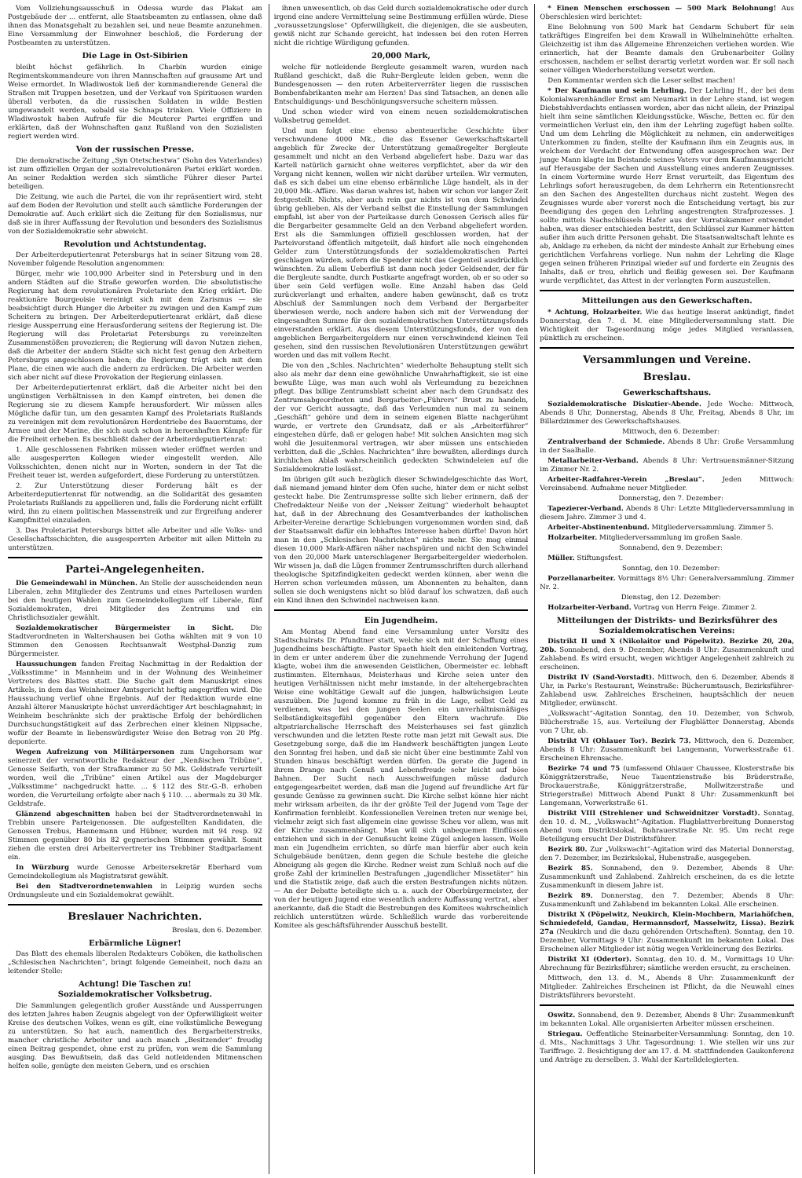Vom Vollziehungsausschuß in Odessa wurde das Plakat am Postgebäude der ... entfernt, alle Staatsbeamten zu entlassen, ohne daß ihnen das Monatsgehalt zu bezahlen sei, und neue Beamte anzunehmen. Eine Versammlung der Einwohner beschloß, die Forderung der Postbeamten zu unterstützen.
Die Lage in Ost-Sibirien
bleibt höchst gefährlich. In Charbin wurden einige Regimentskommandeure von ihren Mannschaften auf grausame Art und Weise ermordet. In Wladiwostok ließ der kommandierende General die Straßen mit Truppen besetzen, und der Verkauf von Spirituosen wurden überall verboten, da die russischen Soldaten in wilde Bestien umgewandelt werden, sobald sie Schnaps trinken. Viele Offiziere in Wladiwostok haben Aufrufe für die Meuterer Partei ergriffen und erklärten, daß der Wohnschaften ganz Rußland von den Sozialisten regiert werden wird.
Von der russischen Presse.
Die demokratische Zeitung „Syn Otetschestwa“ (Sohn des Vaterlandes) ist zum offiziellen Organ der sozialrevolutionären Partei erklärt worden. An seiner Redaktion werden sich sämtliche Führer dieser Partei beteiligen.
Die Zeitung, wie auch die Partei, die von ihr repräsentiert wird, steht auf dem Boden der Revolution und stellt auch sämtliche Forderungen der Demokratie auf. Auch erklärt sich die Zeitung für den Sozialismus, nur daß sie in ihrer Auffassung der Revolution und besonders des Sozialismus von der Sozialdemokratie sehr abweicht.
Revolution und Achtstundentag.
Der Arbeiterdeputiertenrat Petersburgs hat in seiner Sitzung vom 28. November folgende Resolution angenommen:
Bürger, mehr wie 100,000 Arbeiter sind in Petersburg und in den andern Städten auf die Straße geworfen worden. Die absolutistische Regierung hat dem revolutionären Proletariate den Krieg erklärt. Die reaktionäre Bourgeoisie vereinigt sich mit dem Zarismus — sie beabsichtigt durch Hunger die Arbeiter zu zwingen und den Kampf zum Scheitern zu bringen. Der Arbeiterdeputiertenrat erklärt, daß diese riesige Aussperrung eine Herausforderung seitens der Regierung ist. Die Regierung will das Proletariat Petersburgs zu vereinzelten Zusammenstößen provozieren; die Regierung will davon Nutzen ziehen, daß die Arbeiter der andern Städte sich nicht fest genug den Arbeitern Petersburgs angeschlossen haben; die Regierung trägt sich mit dem Plane, die einen wie auch die andern zu erdrücken. Die Arbeiter werden sich aber nicht auf diese Provokation der Regierung einlassen.
Der Arbeiterdeputiertenrat erklärt, daß die Arbeiter nicht bei den ungünstigen Verhältnissen in den Kampf eintreten, bei denen die Regierung sie zu diesem Kampfe herausfordert. Wir müssen alles Mögliche dafür tun, um den gesamten Kampf des Proletariats Rußlands zu vereinigen mit dem revolutionären Herdentriebe des Bauerntums, der Armee und der Marine, die sich auch schon in heroenhaften Kämpfe für die Freiheit erheben. Es beschließt daher der Arbeiterdeputiertenrat:
1. Alle geschlossenen Fabriken müssen wieder eröffnet werden und alle ausgesperrten Kollegen wieder eingestellt werden. Alle Volksschichten, denen nicht nur in Worten, sondern in der Tat die Freiheit teuer ist, werden aufgefordert, diese Forderung zu unterstützen.
2. Zur Unterstützung dieser Forderung hält es der Arbeiterdeputiertenrat für notwendig, an die Solidarität des gesamten Proletariats Rußlands zu appellieren und, falls die Forderung nicht erfüllt wird, ihn zu einem politischen Massenstreik und zur Ergreifung anderer Kampfmittel einzuladen.
3. Das Proletariat Petersburgs bittet alle Arbeiter und alle Volks- und Gesellschaftsschichten, die ausgesperrten Arbeiter mit allen Mitteln zu unterstützen.
Partei-Angelegenheiten.
Die Gemeindewahl in München. An Stelle der ausscheidenden neun Liberalen, zehn Mitglieder des Zentrums und eines Parteilosen wurden bei den heutigen Wahlen zum Gemeindekollegium elf Liberale, fünf Sozialdemokraten, drei Mitglieder des Zentrums und ein Christlichsozialer gewählt.
Sozialdemokratischer Bürgermeister in Sicht. Die Stadtverordneten in Waltershausen bei Gotha wählten mit 9 von 10 Stimmen den Genossen Rechtsanwalt Westphal-Danzig zum Bürgermeister.
Haussuchungen fanden Freitag Nachmittag in der Redaktion der „Volksstimme“ in Mannheim und in der Wohnung des Weinheimer Vertreters des Blattes statt. Die Suche galt dem Manuskript eines Artikels, in dem das Weinheimer Amtsgericht heftig angegriffen wird. Die Haussuchung verlief ohne Ergebnis. Auf der Redaktion wurde eine Anzahl älterer Manuskripte höchst unverdächtiger Art beschlagnahmt; in Weinheim beschränkte sich der praktische Erfolg der behördlichen Durchsuchungstätigkeit auf das Zerbrechen einer kleinen Nippsache, wofür der Beamte in liebenswürdigster Weise den Betrag von 20 Pfg. deponierte.
Wegen Aufreizung von Militärpersonen zum Ungehorsam war seinerzeit der verantwortliche Redakteur der „Nenßischen Tribüne“, Genosse Seifarth, von der Strafkammer zu 50 Mk. Geldstrafe verurteilt worden, weil die „Tribüne“ einen Artikel aus der Magdeburger „Volksstimme“ nachgedruckt hatte. ... § 112 des Str.-G.-B. erhoben worden, die Verurteilung erfolgte aber nach § 110. ... abermals zu 30 Mk. Geldstrafe.
Glänzend abgeschnitten haben bei der Stadtverordnetenwahl in Trebbin unsere Parteigenossen. Die aufgestellten Kandidaten, die Genossen Trebus, Hannemann und Hübner, wurden mit 94 resp. 92 Stimmen gegenüber 80 bis 82 gegnerischen Stimmen gewählt. Somit ziehen die ersten drei Arbeitervertreter ins Trebbiner Stadtparlament ein.
In Würzburg wurde Genosse Arbeitersekretär Eberhard vom Gemeindekollegium als Magistratsrat gewählt.
Bei den Stadtverordnetenwahlen in Leipzig wurden sechs Ordnungsleute und ein Sozialdemokrat gewählt.
Breslauer Nachrichten.
Breslau, den 6. Dezember.
Erbärmliche Lügner!
Das Blatt des ehemals liberalen Redakteurs Coböken, die katholischen „Schlesischen Nachrichten“, bringt folgende Gemeinheit, noch dazu an leitender Stelle:
Achtung! Die Taschen zu!
Sozialdemokratischer Volksbetrug.
Die Sammlungen gelegentlich großer Ausstände und Aussperrungen des letzten Jahres haben Zeugnis abgelegt von der Opferwilligkeit weiter Kreise des deutschen Volkes, wenn es gilt, eine volkstümliche Bewegung zu unterstützen. So hat auch, namentlich des Bergarbeiterstreiks, mancher christliche Arbeiter und auch manch „Besitzender“ freudig einen Beitrag gespendet, ohne erst zu prüfen, von wem die Sammlung ausging. Das Bewußtsein, daß das Geld notleidenden Mitmenschen helfen solle, genügte den meisten Gebern, und es erschien
ihnen unwesentlich, ob das Geld durch sozialdemokratische oder durch irgend eine andere Vermittelung seine Bestimmung erfüllen würde. Diese „voraussetzungslose“ Opferwilligkeit, die diejenigen, die sie ausbeuten, gewiß nicht zur Schande gereicht, hat indessen bei den roten Herren nicht die richtige Würdigung gefunden.
20,000 Mark,
welche für notleidende Bergleute gesammelt waren, wurden nach Rußland geschickt, daß die Ruhr-Bergleute leiden geben, wenn die Bundesgenossen — den roten Arbeiterverräter liegen die russischen Bombenfabrikanten mehr am Herzen! Das sind Tatsachen, an denen alle Entschuldigungs- und Beschönigungsversuche scheitern müssen.
Und schon wieder wird von einem neuen sozialdemokratischen Volksbetrug gemeldet.
Und nun folgt eine ebenso abenteuerliche Geschichte über verschwundene 4000 Mk., die das Essener Gewerkschaftskartell angeblich für Zwecke der Unterstützung gemaßregelter Bergleute gesammelt und nicht an den Verband abgeliefert habe. Dazu war das Kartell natürlich garnicht ohne weiteres verpflichtet, aber da wir den Vorgang nicht kennen, wollen wir nicht darüber urteilen. Wir vermuten, daß es sich dabei um eine ebenso erbärmliche Lüge handelt, als in der 20,000 Mk.-Affäre. Was daran wahres ist, haben wir schon vor langer Zeit festgestellt. Nichts, aber auch rein gar nichts ist von dem Schwindel übrig geblieben. Als der Verband selbst die Einstellung der Sammlungen empfahl, ist aber von der Parteikasse durch Genossen Gerisch alles für die Bergarbeiter gesammelte Geld an den Verband abgeliefert worden. Erst als die Sammlungen offiziell geschlossen worden, hat der Parteivorstand öffentlich mitgeteilt, daß hinfort alle noch eingehenden Gelder zum Unterstützungsfonds der sozialdemokratischen Partei geschlagen würden, sofern die Spender nicht das Gegenteil ausdrücklich wünschten. Zu allem Ueberfluß ist dann noch jeder Geldsender, der für die Bergleute sandte, durch Postkarte angefragt worden, ob er so oder so über sein Geld verfügen wolle. Eine Anzahl haben das Geld zurückverlangt und erhalten, andere haben gewünscht, daß es trotz Abschluß der Sammlungen noch dem Verband der Bergarbeiter überwiesen werde, noch andere haben sich mit der Verwendung der eingesandten Summe für den sozialdemokratischen Unterstützungsfonds einverstanden erklärt. Aus diesem Unterstützungsfonds, der von den angeblichen Bergarbeitergeldern nur einen verschwindend kleinen Teil gesehen, sind den russischen Revolutionären Unterstützungen gewährt worden und das mit vollem Recht.
Die von den „Schles. Nachrichten“ wiederholte Behauptung stellt sich also als mehr dar denn eine gewöhnliche Unwahrhaftigkeit, sie ist eine bewußte Lüge, was man auch wohl als Verleumdung zu bezeichnen pflegt. Das billige Zentrumsblatt scheint aber nach dem Grundsatz des Zentrumsabgeordneten und Bergarbeiter-„Führers“ Brust zu handeln, der vor Gericht aussagte, daß das Verleumden nun mal zu seinem „Geschäft“ gehöre und dem in seinem eigenen Blatte nachgerühmt wurde, er vertrete den Grundsatz, daß er als „Arbeiterführer“ eingestehen dürfe, daß er gelogen habe! Mit solchen Ansichten mag sich wohl die Jesuitenmoral vertragen, wir aber müssen uns entschieden verbitten, daß die „Schles. Nachrichten“ ihre bewußten, allerdings durch kirchlichen Ablaß wahrscheinlich gedeckten Schwindeleien auf die Sozialdemokratie loslässt.
Im übrigen gilt auch bezüglich dieser Schwindelgeschichte das Wort, daß niemand jemand hinter dem Ofen suche, hinter dem er nicht selbst gesteckt habe. Die Zentrumspresse sollte sich lieber erinnern, daß der Chefredakteur Neiße von der „Neisser Zeitung“ wiederholt behauptet hat, daß in der Abrechnung des Gesamtverbandes der katholischen Arbeiter-Vereine derartige Schiebungen vorgenommen worden sind, daß der Staatsanwalt dafür ein lebhaftes Interesse haben dürfte! Davon hört man in den „Schlesischen Nachrichten“ nichts mehr. Sie mag einmal diesen 10,000 Mark-Affären näher nachspüren und nicht den Schwindel von den 20,000 Mark unterschlagener Bergarbeitergelder wiederholen. Wir wissen ja, daß die Lügen frommer Zentrumsschriften durch allerhand theologische Spitzfindigkeiten gedeckt werden können, aber wenn die Herren schon verleumden müssen, um Abonnenten zu behalten, dann sollen sie doch wenigstens nicht so blöd darauf los schwatzen, daß auch ein Kind ihnen den Schwindel nachweisen kann.
Ein Jugendheim.
Am Montag Abend fand eine Versammlung unter Vorsitz des Stadtschulrats Dr. Pfundtner statt, welche sich mit der Schaffung eines Jugendheims beschäftigte. Pastor Spaeth hielt den einleitenden Vortrag, in dem er unter anderem über die zunehmende Verrohung der Jugend klagte, wobei ihm die anwesenden Geistlichen, Obermeister ec. lebhaft zustimmten. Elternhaus, Meisterhaus und Kirche seien unter den heutigen Verhältnissen nicht mehr imstande, in der altehergebrachten Weise eine wohltätige Gewalt auf die jungen, halbwüchsigen Leute auszuüben. Die Jugend komme zu früh in die Lage, selbst Geld zu verdienen, was bei den jungen Seelen ein unverhältnismäßiges Selbständigkeitsgefühl gegenüber den Eltern wachrufe. Die altpatriarchalische Herrschaft des Meisterhauses sei fast gänzlich verschwunden und die letzten Reste rotte man jetzt mit Gewalt aus. Die Gesetzgebung sorge, daß die im Handwerk beschäftigten jungen Leute den Sonntag frei haben, und daß sie nicht über eine bestimmte Zahl von Stunden hinaus beschäftigt werden dürfen. Da gerate die Jugend in ihrem Drange nach Genuß und Lebensfreude sehr leicht auf böse Bahnen. Der Sucht nach Ausschweifungen müsse dadurch entgegengearbeitet werden, daß man die Jugend auf freundliche Art für gesunde Genüsse zu gewinnen sucht. Die Kirche selbst könne hier nicht mehr wirksam arbeiten, da ihr der größte Teil der Jugend vom Tage der Konfirmation fernbleibt. Konfessionellen Vereinen treten nur wenige bei, vielmehr zeigt sich fast allgemein eine gewisse Scheu vor allem, was mit der Kirche zusammenhängt. Man will sich unbequemen Einflüssen entziehen und sich in der Genußsucht keine Zügel anlegen lassen. Wolle man ein Jugendheim errichten, so dürfe man hierfür aber auch kein Schulgebäude benützen, denn gegen die Schule bestehe die gleiche Abneigung als gegen die Kirche. Redner weist zum Schluß noch auf die große Zahl der kriminellen Bestrafungen „jugendlicher Missetäter“ hin und die Statistik zeige, daß auch die ersten Bestrafungen nichts nützen. — An der Debatte beteiligte sich u. a. auch der Oberbürgermeister, der von der heutigen Jugend eine wesentlich andere Auffassung vertrat, aber anerkannte, daß die Stadt die Bestrebungen des Komitees wahrscheinlich reichlich unterstützen würde. Schließlich wurde das vorbereitende Komitee als geschäftsführender Ausschuß bestellt.
* Einen Menschen erschossen — 500 Mark Belohnung! Aus Oberschlesien wird berichtet:
Eine Belohnung von 500 Mark hat Gendarm Schubert für sein tatkräftiges Eingreifen bei dem Krawall in Wilhelminehütte erhalten. Gleichzeitig ist ihm das Allgemeine Ehrenzeichen verliehen worden. Wie erinnerlich, hat der Beamte damals den Grubenarbeiter Gollny erschossen, nachdem er selbst derartig verletzt worden war. Er soll nach seiner völligen Wiederherstellung versetzt werden.
Den Kommentar werden sich die Leser selbst machen!
* Der Kaufmann und sein Lehrling. Der Lehrling H., der bei dem Kolonialwarenhändler Ernst am Neumarkt in der Lehre stand, ist wegen Diebstahlverdachts entlassen worden, aber das nicht allein, der Prinzipal hielt ihm seine sämtlichen Kleidungsstücke, Wäsche, Betten ec. für den vermeintlichen Verlust ein, den ihm der Lehrling zugefügt haben sollte. Und um dem Lehrling die Möglichkeit zu nehmen, ein anderweitiges Unterkommen zu finden, stellte der Kaufmann ihm ein Zeugnis aus, in welchem der Verdacht der Entwendung offen ausgesprochen war. Der junge Mann klagte im Beistande seines Vaters vor dem Kaufmannsgericht auf Herausgabe der Sachen und Ausstellung eines anderen Zeugnisses. In einem Vortermine wurde Herr Ernst verurteilt, das Eigentum des Lehrlings sofort herauszugeben, da dem Lehrherrn ein Retentionsrecht an den Sachen des Angestellten durchaus nicht zusteht. Wegen des Zeugnisses wurde aber vorerst noch die Entscheidung vertagt, bis zur Beendigung des gegen den Lehrling angestrengten Strafprozesses. J. sollte mittels Nachschlüssels Hafer aus der Vorratskammer entwendet haben, was dieser entschieden bestritt, den Schlüssel zur Kammer hätten außer ihm auch dritte Personen gehabt. Die Staatsanwaltschaft lehnte es ab, Anklage zu erheben, da nicht der mindeste Anhalt zur Erhebung eines gerichtlichen Verfahrens vorliege. Nun nahm der Lehrling die Klage gegen seinen früheren Prinzipal wieder auf und forderte ein Zeugnis des Inhalts, daß er treu, ehrlich und fleißig gewesen sei. Der Kaufmann wurde verpflichtet, das Attest in der verlangten Form auszustellen.
Mitteilungen aus den Gewerkschaften.
* Achtung, Holzarbeiter. Wie das heutige Inserat ankündigt, findet Donnerstag, den 7. d. M. eine Mitgliederversammlung statt. Die Wichtigkeit der Tagesordnung möge jedes Mitglied veranlassen, pünktlich zu erscheinen.
Versammlungen und Vereine.
Breslau.
Gewerkschaftshaus.
Sozialdemokratische Diskutier-Abende. Jede Woche: Mittwoch, Abends 8 Uhr, Donnerstag, Abends 8 Uhr, Freitag, Abends 8 Uhr, im Billardzimmer des Gewerkschaftshauses.
Mittwoch, den 6. Dezember:
Zentralverband der Schmiede. Abends 8 Uhr: Große Versammlung in der Saalhalle.
Metallarbeiter-Verband. Abends 8 Uhr: Vertrauensmänner-Sitzung im Zimmer Nr. 2.
Arbeiter-Radfahrer-Verein „Breslau“. Jeden Mittwoch: Vereinsabend. Aufnahme neuer Mitglieder.
Donnerstag, den 7. Dezember:
Tapezierer-Verband. Abends 8 Uhr: Letzte Mitgliederversammlung in diesem Jahre. Zimmer 3 und 4.
Arbeiter-Abstinentenbund. Mitgliederversammlung. Zimmer 5.
Holzarbeiter. Mitgliederversammlung im großen Saale.
Sonnabend, den 9. Dezember:
Müller. Stiftungsfest.
Sonntag, den 10. Dezember:
Porzellanarbeiter. Vormittags 8½ Uhr: Generalversammlung. Zimmer Nr. 2.
Dienstag, den 12. Dezember:
Holzarbeiter-Verband. Vortrag von Herrn Feige. Zimmer 2.
Mitteilungen der Distrikts- und Bezirksführer des Sozialdemokratischen Vereins:
Distrikt II und X (Nikolaitor und Pöpelwitz). Bezirke 20, 20a, 20b. Sonnabend, den 9. Dezember, Abends 8 Uhr: Zusammenkunft und Zahlabend. Es wird ersucht, wegen wichtiger Angelegenheit zahlreich zu erscheinen.
Distrikt IV (Sand-Vorstadt). Mittwoch, den 6. Dezember, Abends 8 Uhr, in Parke's Restaurant, Weinstraße: Bücherumtausch, Bezirksführer-Zahlabend usw. Zahlreiches Erscheinen, hauptsächlich der neuen Mitglieder, erwünscht.
„Volkswacht“-Agitation Sonntag, den 10. Dezember, von Schwob, Blücherstraße 15, aus. Verteilung der Flugblätter Donnerstag, Abends von 7 Uhr, ab.
Distrikt VI (Ohlauer Tor). Bezirk 73. Mittwoch, den 6. Dezember, Abends 8 Uhr: Zusammenkunft bei Langemann, Vorwerksstraße 61. Erscheinen Ehrensache.
Bezirke 74 und 75 (umfassend Ohlauer Chaussee, Klosterstraße bis Königgrätzerstraße, Neue Tauentzienstraße bis Brüderstraße, Brockauerstraße, Königgrätzerstraße, Mollwitzerstraße und Striegerstraße) Mittwoch Abend Punkt 8 Uhr: Zusammenkunft bei Langemann, Vorwerkstraße 61.
Distrikt VIII (Strehlener und Schweidnitzer Vorstadt). Sonntag, den 10. d. M., „Volkswacht“-Agitation. Flugblattverbreitung Donnerstag Abend vom Distriktslokal, Bohrauerstraße Nr. 95. Um recht rege Beteiligung ersucht Der Distriktsführer.
Bezirk 80. Zur „Volkswacht“-Agitation wird das Material Donnerstag, den 7. Dezember, im Bezirkslokal, Hubenstraße, ausgegeben.
Bezirk 85. Sonnabend, den 9. Dezember, Abends 8 Uhr: Zusammenkunft und Zahlabend. Zahlreich erscheinen, da es die letzte Zusammenkunft in diesem Jahre ist.
Bezirk 89. Donnerstag, den 7. Dezember, Abends 8 Uhr: Zusammenkunft und Zahlabend im bekannten Lokal. Alle erscheinen.
Distrikt X (Pöpelwitz, Neukirch, Klein-Mochbern, Mariahöfchen, Schmiedefeld, Gandau, Hermannsdorf, Masselwitz, Lissa). Bezirk 27a (Neukirch und die dazu gehörenden Ortschaften). Sonntag, den 10. Dezember, Vormittags 9 Uhr: Zusammenkunft im bekannten Lokal. Das Erscheinen aller Mitglieder ist nötig wegen Verkleinerung des Bezirks.
Distrikt XI (Odertor). Sonntag, den 10. d. M., Vormittags 10 Uhr: Abrechnung für Bezirksführer; sämtliche werden ersucht, zu erscheinen.
Mittwoch, den 13. d. M., Abends 8 Uhr: Zusammenkunft der Mitglieder. Zahlreiches Erscheinen ist Pflicht, da die Neuwahl eines Distriktsführers bevorsteht.
Oswitz. Sonnabend, den 9. Dezember, Abends 8 Uhr: Zusammenkunft im bekannten Lokal. Alle organisierten Arbeiter müssen erscheinen.
Striegau. Oeffentliche Steinarbeiter-Versammlung: Sonntag, den 10. d. Mts., Nachmittags 3 Uhr. Tagesordnung: 1. Wie stellen wir uns zur Tariffrage. 2. Besichtigung der am 17. d. M. stattfindenden Gaukonferenz und Anträge zu derselben. 3. Wahl der Kartelldelegierten.